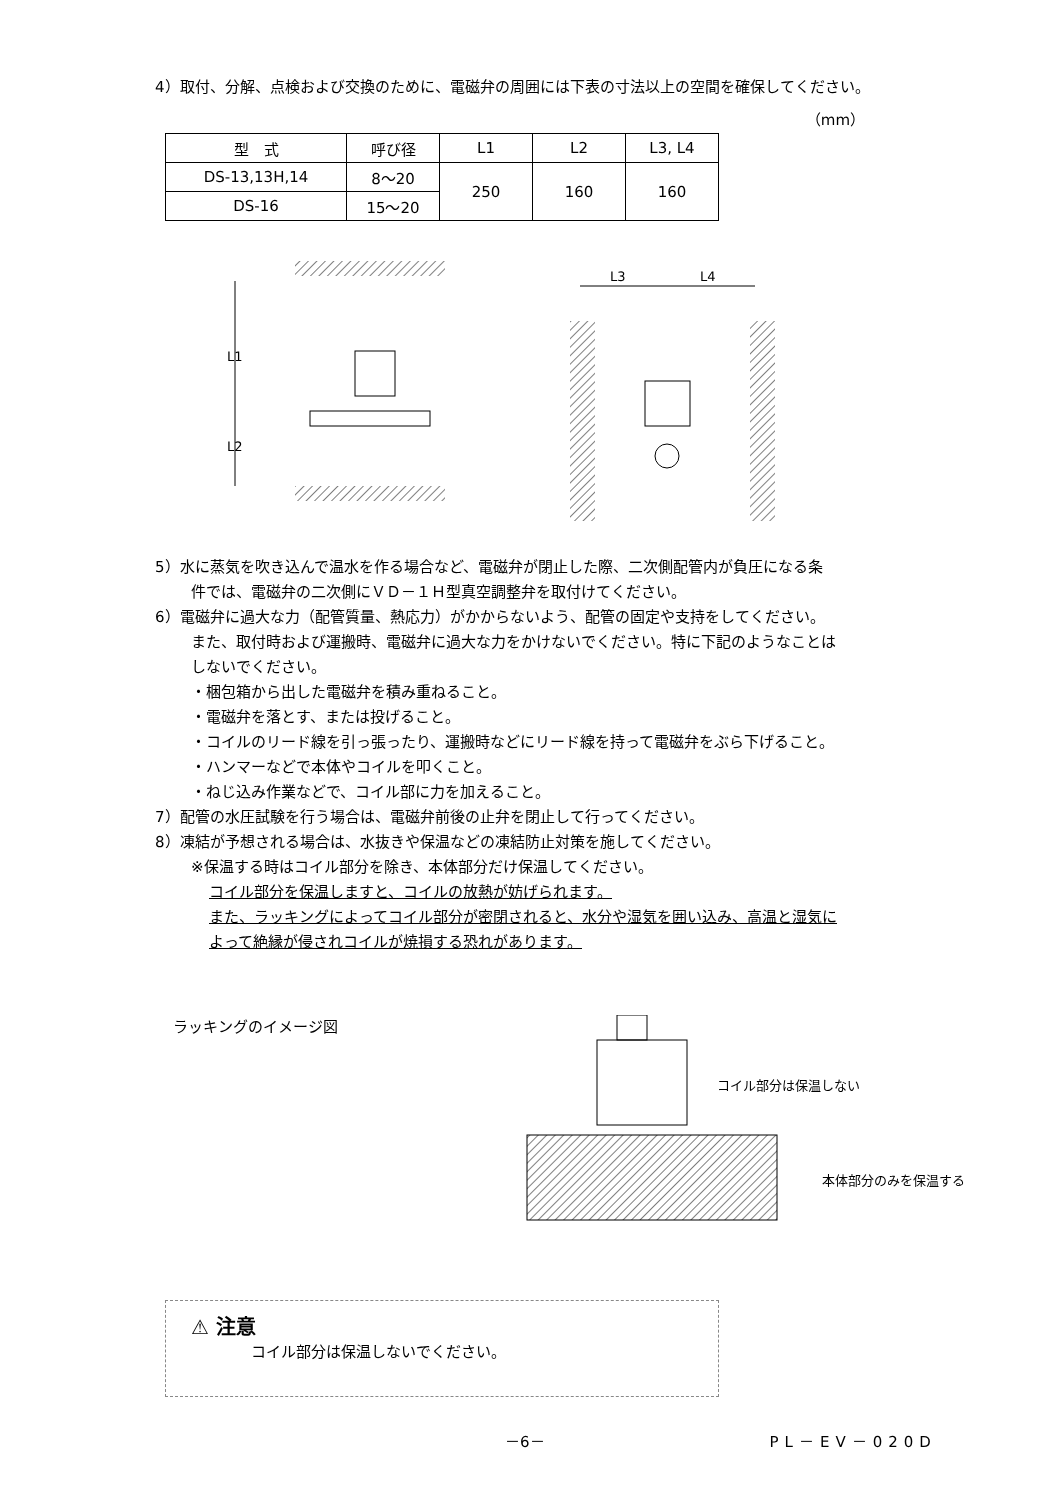4）取付、分解、点検および交換のために、電磁弁の周囲には下表の寸法以上の空間を確保してください。
（mm）
| 型 式 | 呼び径 | L1 | L2 | L3, L4 |
| --- | --- | --- | --- | --- |
| DS-13,13H,14 | 8〜20 | 250 | 160 | 160 |
| DS-16 | 15〜20 | | | |
L1
L2
L3
L4
5）水に蒸気を吹き込んで温水を作る場合など、電磁弁が閉止した際、二次側配管内が負圧になる条
件では、電磁弁の二次側にＶＤ－１Ｈ型真空調整弁を取付けてください。
6）電磁弁に過大な力（配管質量、熱応力）がかからないよう、配管の固定や支持をしてください。
また、取付時および運搬時、電磁弁に過大な力をかけないでください。特に下記のようなことは
しないでください。
・梱包箱から出した電磁弁を積み重ねること。
・電磁弁を落とす、または投げること。
・コイルのリード線を引っ張ったり、運搬時などにリード線を持って電磁弁をぶら下げること。
・ハンマーなどで本体やコイルを叩くこと。
・ねじ込み作業などで、コイル部に力を加えること。
7）配管の水圧試験を行う場合は、電磁弁前後の止弁を閉止して行ってください。
8）凍結が予想される場合は、水抜きや保温などの凍結防止対策を施してください。
※保温する時はコイル部分を除き、本体部分だけ保温してください。
コイル部分を保温しますと、コイルの放熱が妨げられます。
また、ラッキングによってコイル部分が密閉されると、水分や湿気を囲い込み、高温と湿気に
よって絶縁が侵されコイルが焼損する恐れがあります。
ラッキングのイメージ図
コイル部分は保温しない
本体部分のみを保温する
⚠ 注意
コイル部分は保温しないでください。
－6－ PL－EV－020D